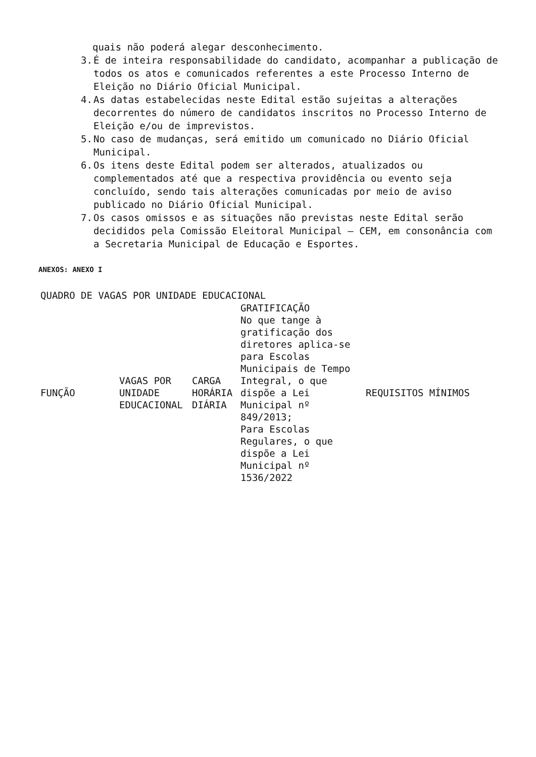quais não poderá alegar desconhecimento.
3. É de inteira responsabilidade do candidato, acompanhar a publicação de todos os atos e comunicados referentes a este Processo Interno de Eleição no Diário Oficial Municipal.
4. As datas estabelecidas neste Edital estão sujeitas a alterações decorrentes do número de candidatos inscritos no Processo Interno de Eleição e/ou de imprevistos.
5. No caso de mudanças, será emitido um comunicado no Diário Oficial Municipal.
6. Os itens deste Edital podem ser alterados, atualizados ou complementados até que a respectiva providência ou evento seja concluído, sendo tais alterações comunicadas por meio de aviso publicado no Diário Oficial Municipal.
7. Os casos omissos e as situações não previstas neste Edital serão decididos pela Comissão Eleitoral Municipal – CEM, em consonância com a Secretaria Municipal de Educação e Esportes.
ANEXOS: ANEXO I
QUADRO DE VAGAS POR UNIDADE EDUCACIONAL
| FUNÇÃO | VAGAS POR UNIDADE EDUCACIONAL | CARGA HORÁRIA DIÁRIA | GRATIFICAÇÃO No que tange à gratificação dos diretores aplica-se para Escolas Municipais de Tempo Integral, o que dispõe a Lei Municipal nº 849/2013; Para Escolas Regulares, o que dispõe a Lei Municipal nº 1536/2022 | REQUISITOS MÍNIMOS |
| --- | --- | --- | --- | --- |